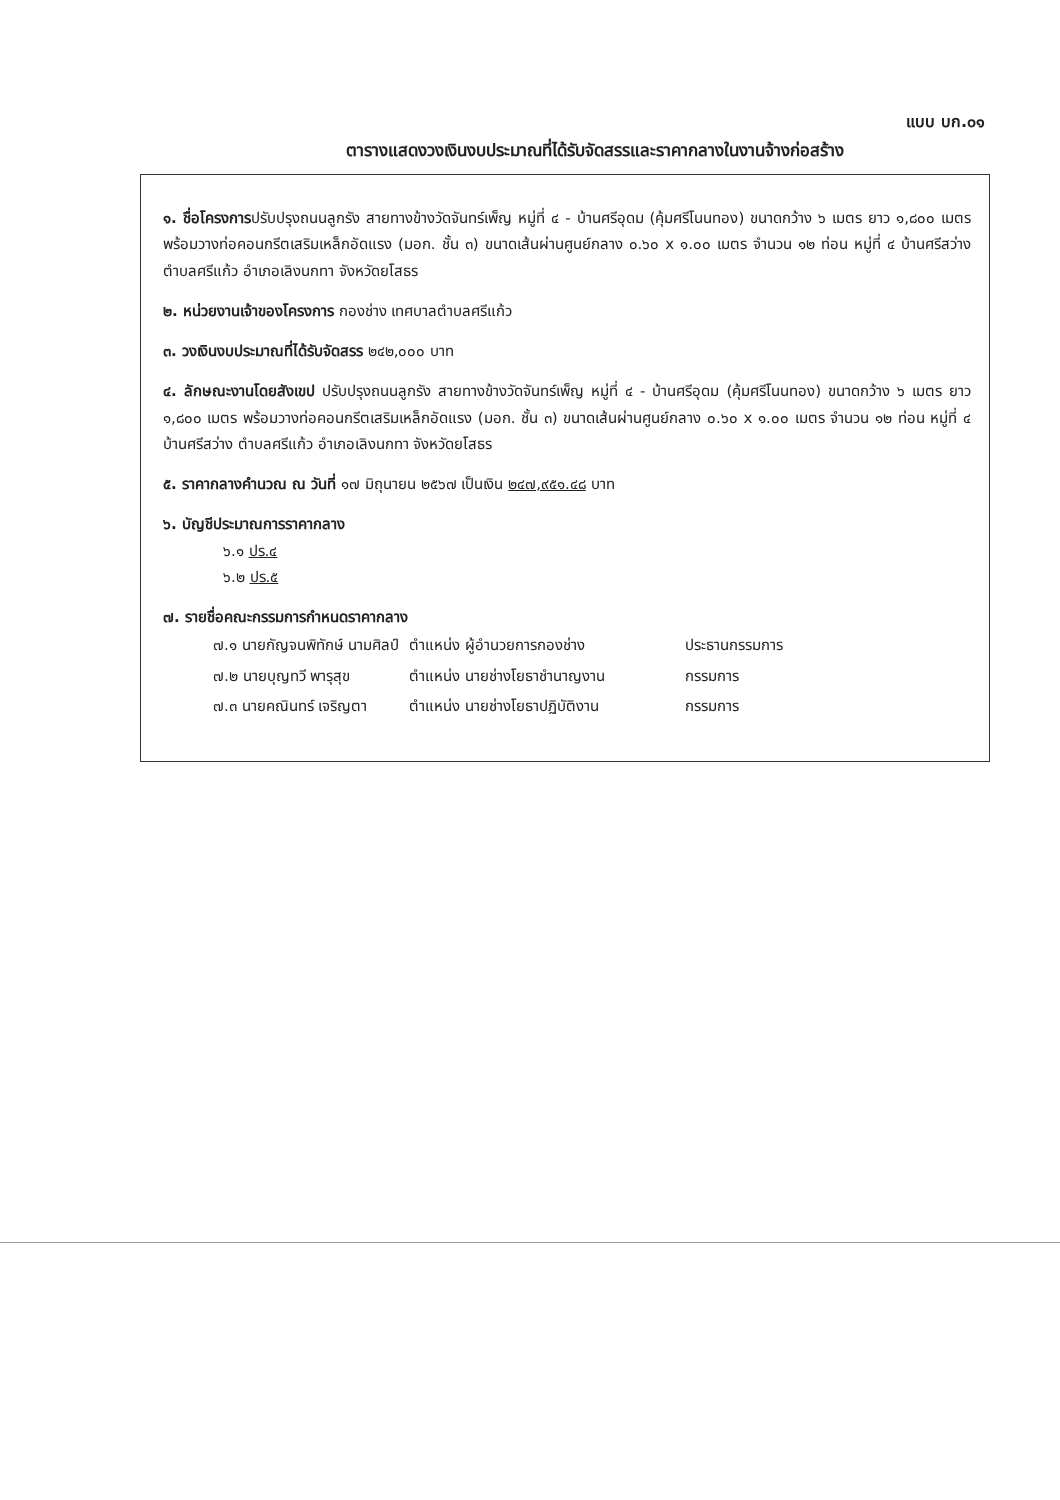แบบ บก.๐๑
ตารางแสดงวงเงินงบประมาณที่ได้รับจัดสรรและราคากลางในงานจ้างก่อสร้าง
๑. ชื่อโครงการปรับปรุงถนนลูกรัง สายทางข้างวัดจันทร์เพ็ญ หมู่ที่ ๔ - บ้านศรีอุดม (คุ้มศรีโนนทอง) ขนาดกว้าง ๖ เมตร ยาว ๑,๘๐๐ เมตร พร้อมวางท่อคอนกรีตเสริมเหล็กอัดแรง (มอก. ชั้น ๓) ขนาดเส้นผ่านศูนย์กลาง ๐.๖๐ x ๑.๐๐ เมตร จำนวน ๑๒ ท่อน หมู่ที่ ๔ บ้านศรีสว่าง ตำบลศรีแก้ว อำเภอเลิงนกทา จังหวัดยโสธร
๒. หน่วยงานเจ้าของโครงการ กองช่าง เทศบาลตำบลศรีแก้ว
๓. วงเงินงบประมาณที่ได้รับจัดสรร ๒๔๒,๐๐๐ บาท
๔. ลักษณะงานโดยสังเขป ปรับปรุงถนนลูกรัง สายทางข้างวัดจันทร์เพ็ญ หมู่ที่ ๔ - บ้านศรีอุดม (คุ้มศรีโนนทอง) ขนาดกว้าง ๖ เมตร ยาว ๑,๘๐๐ เมตร พร้อมวางท่อคอนกรีตเสริมเหล็กอัดแรง (มอก. ชั้น ๓) ขนาดเส้นผ่านศูนย์กลาง ๐.๖๐ x ๑.๐๐ เมตร จำนวน ๑๒ ท่อน หมู่ที่ ๔ บ้านศรีสว่าง ตำบลศรีแก้ว อำเภอเลิงนกทา จังหวัดยโสธร
๕. ราคากลางคำนวณ ณ วันที่ ๑๗ มิถุนายน ๒๕๖๗ เป็นเงิน ๒๔๗,๙๕๑.๔๘ บาท
๖. บัญชีประมาณการราคากลาง
๖.๑ ปร.๔
๖.๒ ปร.๕
๗. รายชื่อคณะกรรมการกำหนดราคากลาง
| ๗.๑ นายกัญจนพิทักษ์ นามศิลป์ | ตำแหน่ง ผู้อำนวยการกองช่าง | ประธานกรรมการ |
| ๗.๒ นายบุญทวี พารุสุข | ตำแหน่ง นายช่างโยธาชำนาญงาน | กรรมการ |
| ๗.๓ นายคณินทร์ เจริญตา | ตำแหน่ง นายช่างโยธาปฏิบัติงาน | กรรมการ |